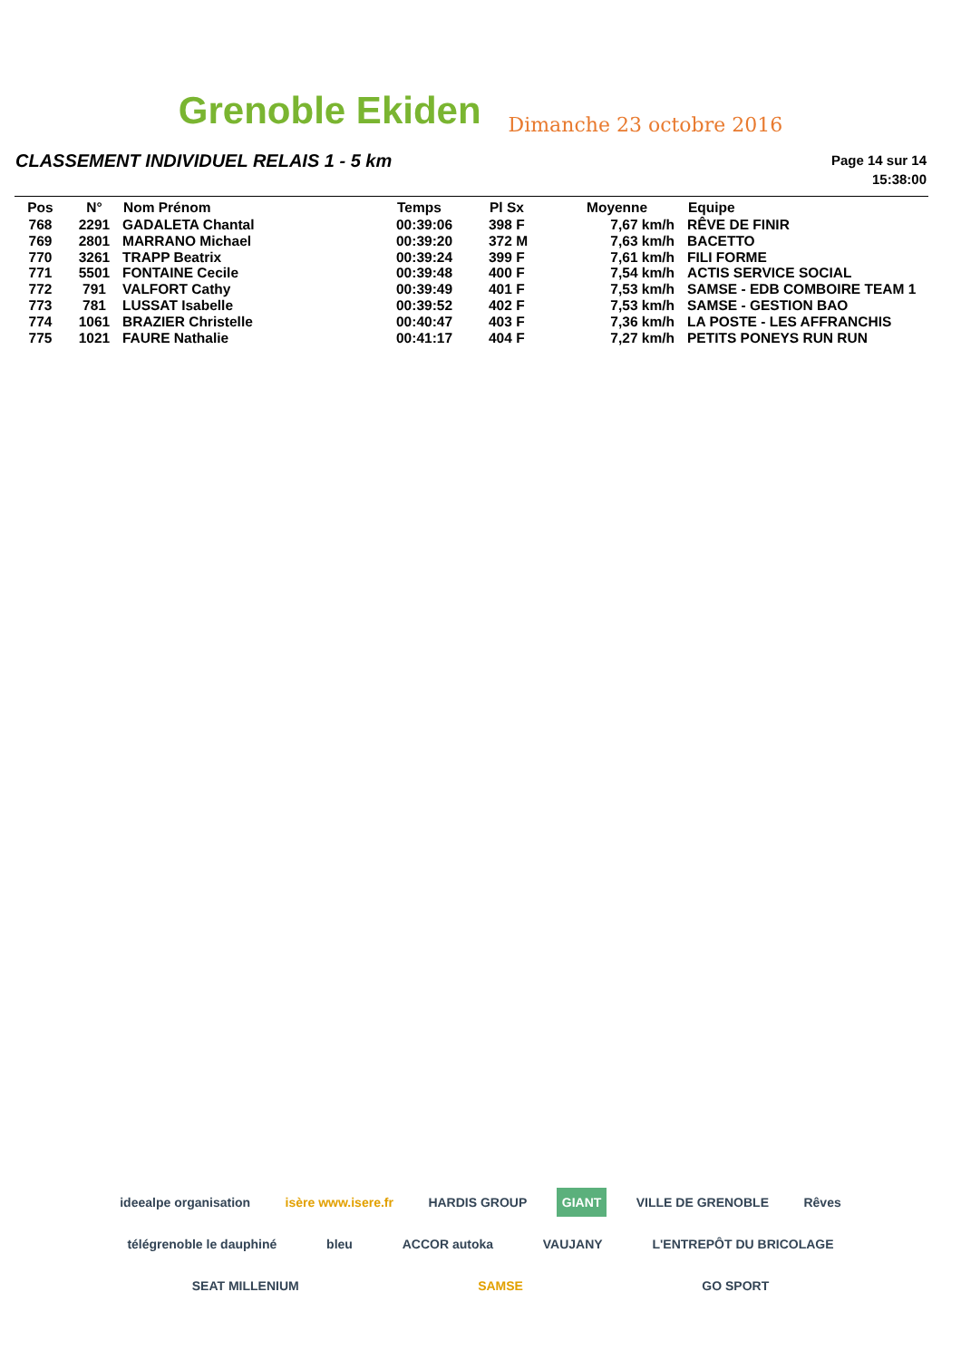Grenoble Ekiden
Dimanche 23 octobre 2016
CLASSEMENT INDIVIDUEL RELAIS 1 - 5 km
Page 14 sur 14
15:38:00
| Pos | N° | Nom Prénom | Temps | Pl Sx | Moyenne | Equipe |
| --- | --- | --- | --- | --- | --- | --- |
| 768 | 2291 | GADALETA Chantal | 00:39:06 | 398 F | 7,67 km/h | RÊVE DE FINIR |
| 769 | 2801 | MARRANO Michael | 00:39:20 | 372 M | 7,63 km/h | BACETTO |
| 770 | 3261 | TRAPP Beatrix | 00:39:24 | 399 F | 7,61 km/h | FILI FORME |
| 771 | 5501 | FONTAINE Cecile | 00:39:48 | 400 F | 7,54 km/h | ACTIS SERVICE SOCIAL |
| 772 | 791 | VALFORT Cathy | 00:39:49 | 401 F | 7,53 km/h | SAMSE - EDB COMBOIRE TEAM 1 |
| 773 | 781 | LUSSAT Isabelle | 00:39:52 | 402 F | 7,53 km/h | SAMSE - GESTION BAO |
| 774 | 1061 | BRAZIER Christelle | 00:40:47 | 403 F | 7,36 km/h | LA POSTE - LES AFFRANCHIS |
| 775 | 1021 | FAURE Nathalie | 00:41:17 | 404 F | 7,27 km/h | PETITS PONEYS RUN RUN |
ideealpe organisation isère www.isere.fr HARDIS GROUP GIANT VILLE DE GRENOBLE Rêves télégrenoble le dauphiné bleu ACCOR autoka VAUJANY L'ENTREPÔT DU BRICOLAGE SEAT MILLENIUM SAMSE GO SPORT